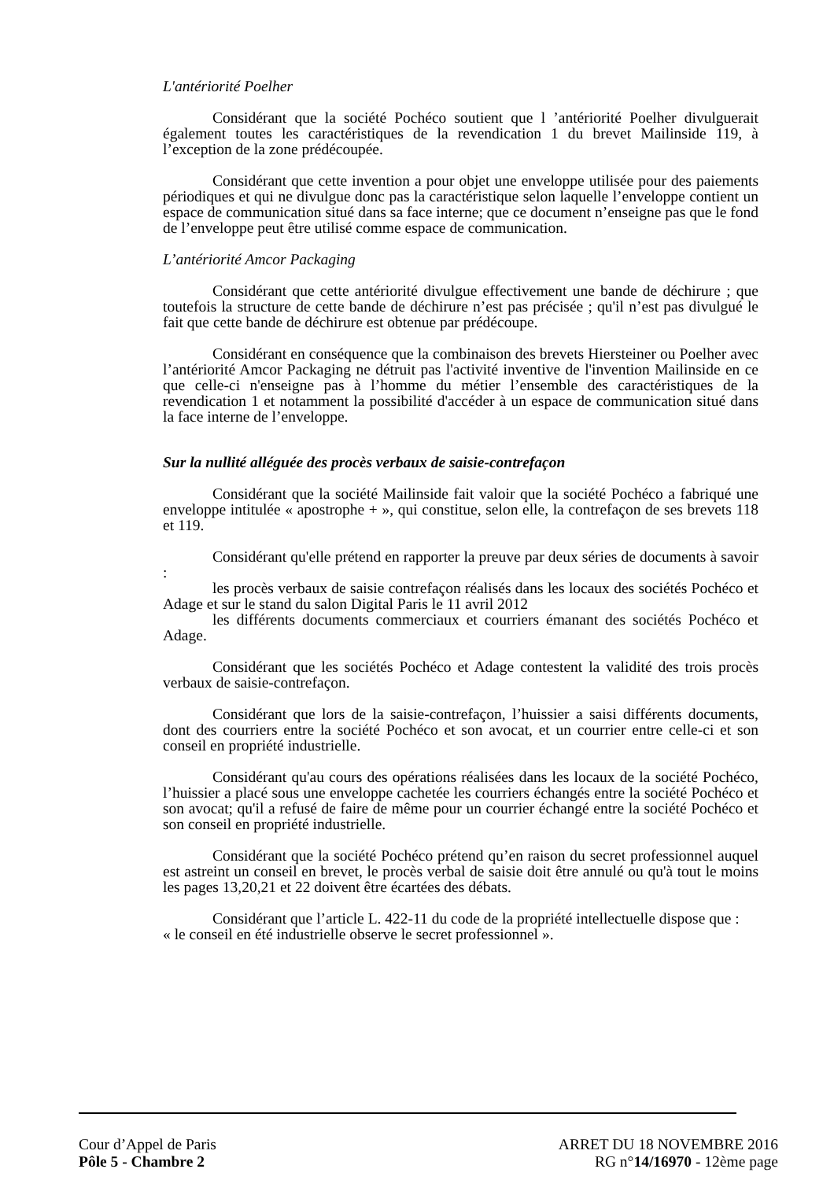L'antériorité Poelher
Considérant que la société Pochéco soutient que l ’antériorité Poelher divulguerait également toutes les caractéristiques de la revendication 1 du brevet Mailinside 119, à l’exception de la zone prédécoupée.
Considérant que cette invention a pour objet une enveloppe utilisée pour des paiements périodiques et qui ne divulgue donc pas la caractéristique selon laquelle l’enveloppe contient un espace de communication situé dans sa face interne; que ce document n’enseigne pas que le fond de l’enveloppe peut être utilisé comme espace de communication.
L’antériorité Amcor Packaging
Considérant que cette antériorité divulgue effectivement une bande de déchirure ; que toutefois la structure de cette bande de déchirure n’est pas précisée ; qu'il n’est pas divulgué le fait que cette bande de déchirure est obtenue par prédécoupe.
Considérant en conséquence que la combinaison des brevets Hiersteiner ou Poelher avec l’antériorité Amcor Packaging ne détruit pas l'activité inventive de l'invention Mailinside en ce que celle-ci n'enseigne pas à l’homme du métier l’ensemble des caractéristiques de la revendication 1 et notamment la possibilité d'accéder à un espace de communication situé dans la face interne de l’enveloppe.
Sur la nullité alléguée des procès verbaux de saisie-contrefaçon
Considérant que la société Mailinside fait valoir que la société Pochéco a fabriqué une enveloppe intitulée « apostrophe + », qui constitue, selon elle, la contrefaçon de ses brevets 118 et 119.
Considérant qu'elle prétend en rapporter la preuve par deux séries de documents à savoir :
les procès verbaux de saisie contrefaçon réalisés dans les locaux des sociétés Pochéco et Adage et sur le stand du salon Digital Paris le 11 avril 2012
les différents documents commerciaux et courriers émanant des sociétés Pochéco et Adage.
Considérant que les sociétés Pochéco et Adage contestent la validité des trois procès verbaux de saisie-contrefaçon.
Considérant que lors de la saisie-contrefaçon, l’huissier a saisi différents documents, dont des courriers entre la société Pochéco et son avocat, et un courrier entre celle-ci et son conseil en propriété industrielle.
Considérant qu'au cours des opérations réalisées dans les locaux de la société Pochéco, l’huissier a placé sous une enveloppe cachetée les courriers échangés entre la société Pochéco et son avocat; qu'il a refusé de faire de même pour un courrier échangé entre la société Pochéco et son conseil en propriété industrielle.
Considérant que la société Pochéco prétend qu’en raison du secret professionnel auquel est astreint un conseil en brevet, le procès verbal de saisie doit être annulé ou qu'à tout le moins les pages 13,20,21 et 22 doivent être écartées des débats.
Considérant que l’article L. 422-11 du code de la propriété intellectuelle dispose que :
« le conseil en été industrielle observe le secret professionnel ».
Cour d’Appel de Paris
Pôle 5 - Chambre 2
ARRET DU 18 NOVEMBRE 2016
RG n°14/16970 - 12ème page